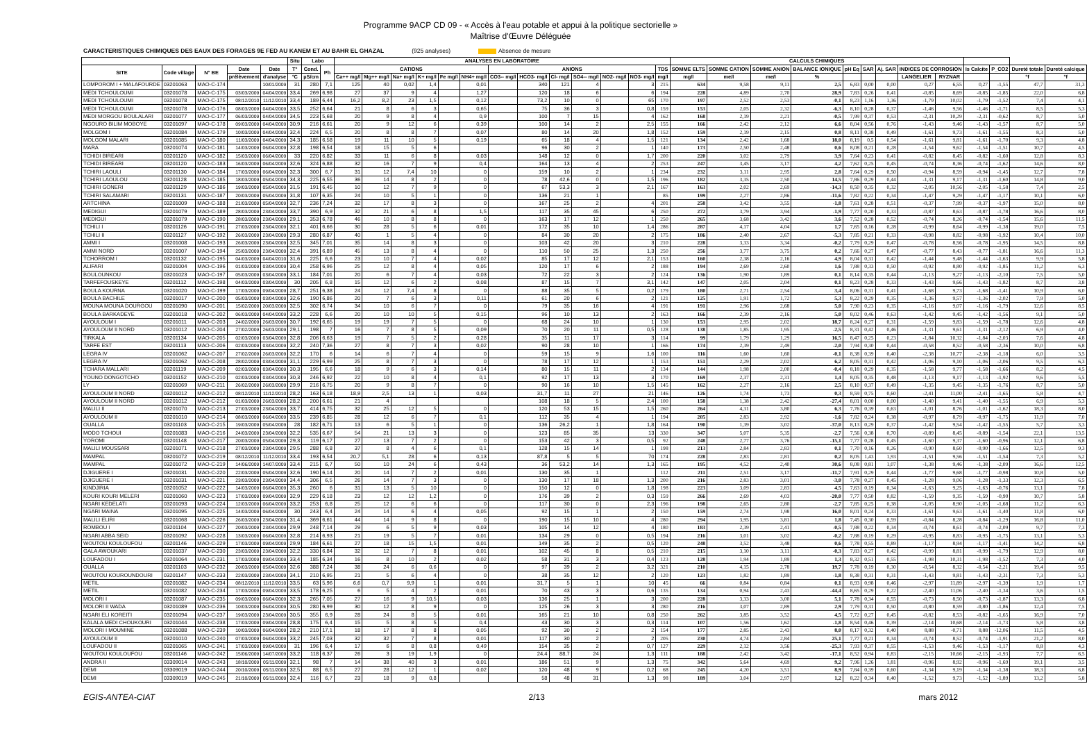Programme 9ACP CD 09 - « Accès à l'eau potable et appui à la politique sectorielle »
Maîtrise d'Œuvre Déléguée
CARACTERISTIQUES CHIMIQUES DES EAUX DES FORAGES 9E FED AU KANEM ET AU BAHR EL GHAZAL (925 analyses) Absence de mesure
| | | | | | Situ | Labo | | ANALYSES EN LABORATOIRE | | | | | | | | | | | | | CALCULS CHIMIQUES | | | | | | | | | | | | |
| --- | --- | --- | --- | --- | --- | --- | --- | --- | --- | --- | --- | --- | --- | --- | --- | --- | --- | --- | --- | --- | --- | --- | --- | --- | --- | --- | --- | --- | --- | --- | --- | --- | --- |
| SITE | Code village | N° BE | Date | Date | T° | Cond. | Ph | CATIONS | | | | | | ANIONS | | | | | | TDS | SOMME ELTS | SOMME CATION | SOMME ANION | BALANCE IONIQUE | pH Eq | SAR | Aj. SAR | INDICES DE CORROSION | | Is Calcite | P_CO2 | Dureté totale | Dureté calcique |
| | | | prélèvement | d'analyse | °C | µS/cm | | Ca++ mg/l | Mg++ mg/l | Na+ mg/l | K+ mg/l | Fe mg/l | NH4+ mg/l | CO3-- mg/l | HCO3- mg/l | Cl- mg/l | SO4-- mg/l | NO2- mg/l | NO3- mg/l | mg/l | mg/l | me/l | me/l | % | | | | LANGELIER | RYZNAR | | | °f | °f |
| LOMPOROM I + MALAFOURDE | 03201063 | MAO-C-174 | | 10/01/2009 | 31 | 280 | 7,1 | 125 | 40 | 0,02 | 1,4 | | 0,01 | | 340 | 121 | 4 | | 3 | 215 | 634 | 9,58 | 9,11 | 2,5 | 6,83 | 0,00 | 0,00 | 0,27 | 6,55 | 0,27 | -1,55 | 47,7 | 31,3 |
| MEDI TCHOULOUMI | 03201078 | MAO-C-175 | 03/03/2009 | 04/04/2009 | 33,4 | 269 | 6,98 | 27 | 37 | 9 | 4 | | 1,27 | | 120 | 18 | 6 | | 6 | 194 | 228 | 4,89 | 2,70 | 28,9 | 7,83 | 0,26 | 0,41 | -0,85 | 8,69 | -0,85 | -1,85 | 22,0 | 6,8 |
| MEDI TCHOULOUMI | 03201078 | MAO-C-175 | 08/12/2010 | 11/12/2010 | 33,4 | 189 | 6,44 | 16,2 | 8,2 | 23 | 1,5 | | 0,12 | | 73,2 | 10 | 0 | | 65 | 170 | 197 | 2,52 | 2,53 | -0,1 | 8,23 | 1,16 | 1,36 | -1,79 | 10,02 | -1,79 | -1,52 | 7,4 | 4,1 |
| MEDI TCHOULOUMI | 03201078 | MAO-C-176 | 08/03/2009 | 04/04/2009 | 33,5 | 252 | 6,64 | 21 | 8 | 6 | 3 | | 0,65 | | 75 | 36 | 3 | | 0,8 | 159 | 153 | 2,05 | 2,32 | -6,3 | 8,10 | 0,28 | 0,37 | -1,46 | 9,56 | -1,46 | -1,71 | 8,5 | 5,3 |
| MEDI MORGOU BOULALARI | 03201077 | MAO-C-177 | 06/03/2009 | 04/04/2009 | 34,5 | 223 | 5,68 | 20 | 9 | 8 | 4 | | 0,9 | | 100 | 7 | 15 | | 4 | 162 | 168 | 2,19 | 2,21 | -0,5 | 7,99 | 0,37 | 0,53 | -2,31 | 10,29 | -2,31 | -0,62 | 8,7 | 5,0 |
| NGOURO BILIM MOBOYE | 03201097 | MAO-C-178 | 09/03/2009 | 04/04/2009 | 30,9 | 216 | 6,61 | 20 | 9 | 12 | 6 | | 0,39 | | 100 | 14 | 2 | | 2,5 | 155 | 166 | 2,42 | 2,12 | 6,6 | 8,04 | 0,56 | 0,76 | -1,43 | 9,46 | -1,43 | -1,57 | 8,7 | 5,0 |
| MOLGOM I | 03201084 | MAO-C-179 | 10/03/2009 | 04/04/2009 | 32,4 | 224 | 6,5 | 20 | 8 | 8 | 7 | | 0,07 | | 80 | 14 | 20 | | 1,8 | 152 | 159 | 2,19 | 2,15 | 0,8 | 8,11 | 0,38 | 0,49 | -1,61 | 9,73 | -1,61 | -1,55 | 8,3 | 5,0 |
| MOLGOM MALARI | 03201085 | MAO-C-180 | 11/03/2009 | 04/04/2009 | 34,3 | 185 | 6,58 | 19 | 11 | 10 | 5 | | 0,19 | | 65 | 18 | 4 | | 1,5 | 121 | 134 | 2,42 | 1,68 | 18,0 | 8,19 | 0,5 | 0,54 | -1,61 | 9,81 | -1,61 | -1,70 | 9,3 | 4,8 |
| MARA | 03201074 | MAO-C-181 | 14/03/2009 | 06/04/2009 | 32,8 | 198 | 6,54 | 18 | 15 | 5 | 6 | | | | 96 | 30 | 2 | | 1 | 140 | 173 | 2,50 | 2,48 | 0,6 | 8,08 | 0,21 | 0,28 | -1,54 | 9,62 | -1,54 | -1,51 | 10,7 | 4,5 |
| TCHIDI BIREARI | 03201120 | MAO-C-182 | 15/03/2009 | 06/04/2009 | 33 | 220 | 6,82 | 33 | 11 | 6 | 8 | | 0,03 | | 148 | 12 | 0 | | 1,7 | 200 | 220 | 3,02 | 2,79 | 3,9 | 7,64 | 0,23 | 0,41 | -0,82 | 8,45 | -0,82 | -1,60 | 12,8 | 8,3 |
| TCHIDI BIREARI | 03201120 | MAO-C-183 | 16/03/2009 | 06/04/2009 | 32,6 | 324 | 6,88 | 32 | 16 | 7 | 9 | | 0,4 | | 164 | 13 | 4 | | 2 | 253 | 247 | 3,45 | 3,17 | 4,2 | 7,62 | 0,25 | 0,45 | -0,74 | 8,36 | -0,74 | -1,62 | 14,6 | 8,0 |
| TCHIRI LAOULI | 03201130 | MAO-C-184 | 17/03/2009 | 06/04/2009 | 32,3 | 300 | 6,7 | 31 | 12 | 7,4 | 10 | | 0 | | 159 | 10 | 2 | | 1 | 234 | 232 | 3,11 | 2,95 | 2,8 | 7,64 | 0,29 | 0,50 | -0,94 | 8,59 | -0,94 | -1,45 | 12,7 | 7,8 |
| TCHIRI LAOULOU | 03201128 | MAO-C-185 | 18/03/2009 | 05/04/2009 | 34,3 | 225 | 6,55 | 36 | 14 | 8 | 2 | | 0 | | 78 | 42,6 | 0 | | 1,5 | 196 | 182 | 3,35 | 2,50 | 14,5 | 7,86 | 0,29 | 0,44 | -1,31 | 9,17 | -1,31 | -1,60 | 14,8 | 9,0 |
| TCHIRI GONERI | 03201129 | MAO-C-186 | 19/03/2009 | 05/04/2009 | 31,5 | 191 | 6,45 | 10 | 12 | 7 | 9 | | 0 | | 67 | 53,3 | 3 | | 2,1 | 167 | 163 | 2,02 | 2,69 | -14,3 | 8,50 | 0,35 | 0,32 | -2,05 | 10,56 | -2,05 | -1,58 | 7,4 | 2,5 |
| TCHIRI SALAMARI | 03201131 | MAO-C-187 | 20/03/2009 | 05/04/2009 | 31,8 | 107 | 6,35 | 24 | 10 | 5 | 1 | | 0 | | 136 | 21 | 1 | | | 85 | 199 | 2,27 | 2,86 | -11,6 | 7,82 | 0,22 | 0,34 | -1,47 | 9,29 | -1,47 | -1,17 | 10,1 | 6,0 |
| ARTCHINA | 03201009 | MAO-C-188 | 21/03/2009 | 05/04/2009 | 32,7 | 236 | 7,24 | 32 | 17 | 8 | 3 | | 0 | | 167 | 25 | 2 | | 4 | 201 | 258 | 3,42 | 3,55 | -1,8 | 7,61 | 0,28 | 0,51 | -0,37 | 7,99 | -0,37 | -1,97 | 15,0 | 8,0 |
| MEDIGUI | 03201079 | MAO-C-189 | 28/03/2009 | 23/04/2009 | 33,7 | 390 | 6,9 | 32 | 21 | 6 | 8 | | 1,5 | | 117 | 35 | 45 | | 6 | 250 | 272 | 3,79 | 3,94 | -1,9 | 7,77 | 0,20 | 0,33 | -0,87 | 8,63 | -0,87 | -1,78 | 16,6 | 8,0 |
| MEDIGUI | 03201079 | MAO-C-190 | 28/03/2009 | 23/04/2009 | 29,1 | 353 | 6,78 | 46 | 10 | 8 | 8 | | 0 | | 163 | 17 | 12 | | 1 | 250 | 265 | 3,68 | 3,42 | 3,6 | 7,52 | 0,28 | 0,52 | -0,74 | 8,26 | -0,74 | -1,54 | 15,6 | 11,5 |
| TCHILI I | 03201126 | MAO-C-191 | 27/03/2009 | 23/04/2009 | 32,1 | 401 | 6,66 | 30 | 28 | 5 | 6 | | 0,01 | | 172 | 35 | 10 | | 1,4 | 286 | 287 | 4,17 | 4,04 | 1,7 | 7,65 | 0,16 | 0,28 | -0,99 | 8,64 | -0,99 | -1,38 | 19,0 | 7,5 |
| TCHILI II | 03201127 | MAO-C-192 | 26/03/2009 | 23/04/2009 | 29,3 | 280 | 6,87 | 40 | 1 | 5 | 4 | | 0 | | 84 | 30 | 20 | | 2 | 175 | 186 | 2,40 | 2,67 | -5,3 | 7,85 | 0,21 | 0,33 | -0,98 | 8,82 | -0,98 | -1,92 | 10,4 | 10,0 |
| AMMI I | 03201008 | MAO-C-193 | 26/03/2009 | 23/04/2009 | 32,5 | 345 | 7,01 | 35 | 14 | 8 | 3 | | 0 | | 103 | 42 | 20 | | 3 | 210 | 228 | 3,33 | 3,34 | -0,2 | 7,79 | 0,29 | 0,47 | -0,78 | 8,56 | -0,78 | -1,95 | 14,5 | 8,8 |
| AMMI NORD | 03201007 | MAO-C-194 | 25/03/2009 | 23/04/2009 | 32,4 | 391 | 6,89 | 45 | 13 | 8 | 4 | | 0 | | 110 | 50 | 25 | | 1,3 | 250 | 256 | 3,77 | 3,75 | 0,2 | 7,66 | 0,27 | 0,47 | -0,77 | 8,43 | -0,77 | -1,81 | 16,6 | 11,3 |
| TCHORROM I | 03201132 | MAO-C-195 | 04/03/2009 | 04/04/2010 | 31,6 | 225 | 6,6 | 23 | 10 | 7 | 4 | | 0,02 | | 85 | 17 | 12 | | 2,1 | 153 | 160 | 2,38 | 2,16 | 4,9 | 8,04 | 0,31 | 0,42 | -1,44 | 9,48 | -1,44 | -1,63 | 9,9 | 5,8 |
| ALIFARI | 03201004 | MAO-C-196 | 01/03/2009 | 03/04/2009 | 30,4 | 258 | 6,96 | 25 | 12 | 8 | 4 | | 0,05 | | 120 | 17 | 6 | | 2 | 188 | 194 | 2,69 | 2,60 | 1,6 | 7,88 | 0,33 | 0,50 | -0,92 | 8,80 | -0,92 | -1,85 | 11,2 | 6,3 |
| BOULOUNKOU | 03201023 | MAO-C-197 | 05/03/2009 | 03/04/2009 | 33,1 | 184 | 7,01 | 20 | 6 | 7 | 4 | | 0,03 | | 72 | 22 | 3 | | 2 | 124 | 136 | 1,90 | 1,89 | 0,1 | 8,14 | 0,35 | 0,44 | -1,13 | 9,27 | -1,13 | -2,10 | 7,5 | 5,0 |
| TARFEFOUSKEYE | 03201112 | MAO-C-198 | 04/03/2009 | 03/04/2009 | 30 | 205 | 6,8 | 15 | 12 | 6 | 2 | | 0,08 | | 87 | 15 | 7 | | 3,1 | 142 | 147 | 2,05 | 2,04 | 0,1 | 8,23 | 0,28 | 0,33 | -1,43 | 9,66 | -1,43 | -1,82 | 8,7 | 3,8 |
| BOULA KOURNA | 03201020 | MAO-C-199 | 17/03/2009 | 09/04/2009 | 28,7 | 251 | 6,38 | 24 | 12 | 7,4 | 8 | | 0 | | 88 | 35 | 5 | | 0,2 | 179 | 180 | 2,71 | 2,54 | 3,4 | 8,06 | 0,31 | 0,41 | -1,68 | 9,73 | -1,68 | -1,41 | 10,9 | 6,0 |
| BOULA BACHILE | 03201017 | MAO-C-200 | 05/03/2009 | 03/04/2009 | 32,6 | 190 | 6,86 | 20 | 7 | 6 | 3 | | 0,11 | | 61 | 20 | 6 | | 2 | 121 | 125 | 1,91 | 1,72 | 5,3 | 8,22 | 0,29 | 0,35 | -1,36 | 9,57 | -1,36 | -2,02 | 7,9 | 5,0 |
| MOUNA MOUNA DOURGOU | 03201090 | MAO-C-201 | 15/02/2009 | 20/03/2009 | 32,5 | 302 | 6,74 | 34 | 10 | 6 | 7 | | 0 | | 79 | 35 | 16 | | 4 | 191 | 191 | 2,96 | 2,68 | 5,0 | 7,90 | 0,23 | 0,35 | -1,16 | 9,07 | -1,16 | -1,79 | 12,6 | 8,5 |
| BOULA BARKADEYE | 03201018 | MAO-C-202 | 06/03/2009 | 04/04/2009 | 33,2 | 228 | 6,6 | 20 | 10 | 10 | 5 | | 0,15 | | 96 | 10 | 13 | | 2 | 163 | 166 | 2,39 | 2,16 | 5,0 | 8,02 | 0,46 | 0,63 | -1,42 | 9,45 | -1,42 | -1,56 | 9,1 | 5,0 |
| AYOULOUM I | 03201011 | MAO-C-203 | 24/02/2009 | 26/03/2009 | 30,7 | 192 | 6,65 | 19 | 19 | 7 | 5 | | 0 | | 68 | 24 | 10 | | 1 | 130 | 153 | 2,95 | 2,02 | 18,7 | 8,24 | 0,27 | 0,31 | -1,59 | 9,83 | -1,59 | -1,78 | 12,6 | 4,8 |
| AYOULOUM II NORD | 03201012 | MAO-C-204 | 27/02/2009 | 26/03/2009 | 29,1 | 198 | 7 | 16 | 7 | 8 | 5 | | 0,09 | | 70 | 20 | 11 | | 0,5 | 128 | 138 | 1,85 | 1,95 | -2,5 | 8,31 | 0,42 | 0,46 | -1,31 | 9,61 | -1,31 | -2,12 | 6,9 | 4,0 |
| TIRKALA | 03201134 | MAO-C-205 | 02/03/2009 | 03/04/2009 | 32,8 | 206 | 6,63 | 19 | 7 | 5 | 2 | | 0,28 | | 35 | 11 | 17 | | 3 | 114 | 99 | 1,79 | 1,29 | 16,5 | 8,47 | 0,25 | 0,23 | -1,84 | 10,32 | -1,84 | -2,03 | 7,6 | 4,8 |
| TARFE EST | 03201113 | MAO-C-206 | 02/03/2009 | 03/04/2009 | 32,2 | 240 | 7,36 | 27 | 8 | 7 | 3 | | 0,02 | | 90 | 28 | 10 | | 1 | 166 | 174 | 2,39 | 2,49 | -2,0 | 7,94 | 0,30 | 0,44 | -0,58 | 8,52 | -0,58 | -2,36 | 10,0 | 6,8 |
| LEGRA IV | 03201062 | MAO-C-207 | 27/02/2009 | 26/03/2009 | 32,2 | 170 | 6 | 14 | 6 | 7 | 4 | | 0 | | 59 | 15 | 9 | | 1,6 | 100 | 116 | 1,60 | 1,60 | -0,1 | 8,38 | 0,39 | 0,40 | -2,38 | 10,77 | -2,38 | -1,18 | 6,0 | 3,5 |
| LEGRA IV | 03201062 | MAO-C-208 | 28/02/2009 | 03/04/2009 | 31,1 | 229 | 6,99 | 25 | 8 | 7 | 3 | | 0 | | 78 | 17 | 12 | | 1 | 153 | 151 | 2,29 | 2,02 | 6,2 | 8,05 | 0,31 | 0,42 | -1,06 | 9,10 | -1,06 | -2,06 | 9,5 | 6,3 |
| TCHARA MALLARI | 03201119 | MAO-C-209 | 02/03/2009 | 03/04/2009 | 30,3 | 195 | 6,6 | 18 | 9 | 6 | 3 | | 0,14 | | 80 | 15 | 11 | | 2 | 134 | 144 | 1,98 | 2,00 | -0,4 | 8,18 | 0,29 | 0,35 | -1,58 | 9,77 | -1,58 | -1,66 | 8,2 | 4,5 |
| YOUNO DONGOTCHO | 03201152 | MAO-C-210 | 02/03/2009 | 03/04/2009 | 30,3 | 246 | 6,92 | 22 | 10 | 8 | 4 | | 0,1 | | 92 | 17 | 13 | | 3 | 170 | 169 | 2,37 | 2,31 | 1,4 | 8,05 | 0,35 | 0,48 | -1,13 | 9,17 | -1,13 | -1,92 | 9,6 | 5,5 |
| LY | 03201069 | MAO-C-211 | 26/02/2009 | 26/03/2009 | 29,9 | 216 | 6,75 | 20 | 9 | 8 | 7 | | 0 | | 90 | 16 | 10 | | 1,5 | 145 | 162 | 2,27 | 2,16 | 2,5 | 8,10 | 0,37 | 0,49 | -1,35 | 9,45 | -1,35 | -1,76 | 8,7 | 5,0 |
| AYOULOUM II NORD | 03201012 | MAO-C-212 | 08/12/2010 | 11/12/2010 | 28,2 | 163 | 6,18 | 18,9 | 2,5 | 13 | 1 | | 0,03 | | 31,7 | 11 | 27 | | 21 | 146 | 126 | 1,74 | 1,73 | 0,3 | 8,59 | 0,75 | 0,60 | -2,41 | 11,00 | -2,41 | -1,65 | 5,8 | 4,7 |
| AYOULOUM II NORD | 03201012 | MAO-C-212 | 01/03/2009 | 26/03/2009 | 28,2 | 200 | 6,61 | 21 | 4 | | | | | | 108 | 18 | 5 | | 2,4 | 100 | 158 | 1,38 | 2,42 | -27,4 | 8,01 | 0,00 | 0,00 | -1,40 | 9,41 | -1,40 | -1,55 | 6,9 | 5,3 |
| MALILI II | 03201070 | MAO-C-213 | 27/03/2009 | 23/04/2009 | 33,7 | 414 | 6,75 | 32 | 25 | 12 | 5 | | 0 | | 120 | 53 | 15 | | 1,5 | 260 | 264 | 4,31 | 3,80 | 6,3 | 7,76 | 0,39 | 0,63 | -1,01 | 8,76 | -1,01 | -1,62 | 18,3 | 8,0 |
| AYOULOUM II | 03201010 | MAO-C-214 | 08/03/2009 | 06/04/2009 | 33,5 | 239 | 6,85 | 28 | 12 | 6 | 7 | | 0,1 | | 112 | 35 | 4 | | 1 | 194 | 205 | 2,83 | 2,92 | -1,6 | 7,82 | 0,24 | 0,38 | -0,97 | 8,79 | -0,97 | -1,75 | 11,9 | 7,0 |
| OUALLA | 03201103 | MAO-C-215 | 19/03/2009 | 05/04/2009 | 28 | 182 | 6,71 | 13 | 6 | 5 | 1 | | 0 | | 136 | 26,2 | 1 | | 1,8 | 164 | 190 | 1,39 | 3,02 | -37,0 | 8,13 | 0,29 | 0,37 | -1,42 | 9,54 | -1,42 | -1,55 | 5,7 | 3,3 |
| MODO TCHOUI | 03201083 | MAO-C-216 | 24/03/2009 | 23/04/2009 | 32,2 | 535 | 6,67 | 54 | 21 | 13 | 3 | | 0 | | 123 | 85 | 35 | | 13 | 330 | 347 | 5,07 | 5,35 | -2,7 | 7,56 | 0,38 | 0,70 | -0,89 | 8,45 | -0,89 | -1,54 | 22,1 | 13,5 |
| YOROMI | 03201148 | MAO-C-217 | 20/03/2009 | 05/04/2009 | 29,3 | 119 | 6,17 | 27 | 13 | 7 | 2 | | 0 | | 153 | 42 | 3 | | 0,5 | 92 | 248 | 2,77 | 3,76 | -15,1 | 7,77 | 0,28 | 0,45 | -1,60 | 9,37 | -1,60 | -0,96 | 12,1 | 6,8 |
| MALILI MOUSSARI | 03201071 | MAO-C-218 | 27/03/2009 | 23/04/2009 | 29,5 | 288 | 6,8 | 37 | 8 | 4 | 6 | | 0,1 | | 128 | 15 | 14 | | 1 | 198 | 213 | 2,84 | 2,83 | 0,1 | 7,70 | 0,16 | 0,26 | -0,90 | 8,60 | -0,90 | -1,66 | 12,5 | 9,3 |
| MAMPAL | 03201072 | MAO-C-219 | 08/12/2010 | 11/12/2010 | 33,4 | 193 | 6,54 | 20,7 | 5,1 | 28 | 6 | | 0,13 | | 87,8 | 5 | 5 | | 70 | 174 | 228 | 2,83 | 2,81 | 0,2 | 8,05 | 1,43 | 1,93 | -1,51 | 9,56 | -1,51 | -1,54 | 7,3 | 5,2 |
| MAMPAL | 03201072 | MAO-C-219 | 14/06/2009 | 14/07/2009 | 33,4 | 215 | 6,7 | 50 | 10 | 24 | 6 | | 0,43 | | 36 | 53,2 | 14 | | 1,3 | 165 | 195 | 4,52 | 2,40 | 30,6 | 8,08 | 0,81 | 1,07 | -1,38 | 9,46 | -1,38 | -2,09 | 16,6 | 12,5 |
| DJIGUERE I | 03201031 | MAO-C-220 | 22/03/2009 | 05/04/2009 | 32,6 | 190 | 6,14 | 20 | 14 | 7 | 2 | | 0,01 | | 130 | 35 | 1 | | | 112 | 211 | 2,51 | 3,17 | -11,7 | 7,91 | 0,29 | 0,44 | -1,77 | 9,68 | -1,77 | -0,98 | 10,8 | 5,0 |
| DJIGUERE I | 03201031 | MAO-C-221 | 23/03/2009 | 23/04/2009 | 34,4 | 306 | 6,5 | 26 | 14 | 7 | 3 | | 0 | | 130 | 17 | 18 | | 1,3 | 200 | 216 | 2,83 | 3,01 | -3,0 | 7,78 | 0,27 | 0,45 | -1,28 | 9,06 | -1,28 | -1,33 | 12,3 | 6,5 |
| KINDJIRIA | 03201052 | MAO-C-222 | 14/03/2009 | 06/04/2009 | 35,3 | 260 | 6 | 31 | 13 | 5 | 10 | | 0 | | 150 | 12 | 0 | | 1,8 | 198 | 223 | 3,09 | 2,83 | 4,5 | 7,63 | 0,19 | 0,34 | -1,63 | 9,25 | -1,63 | -0,76 | 13,1 | 7,8 |
| KOURI KOURI MELERI | 03201060 | MAO-C-223 | 17/03/2009 | 09/04/2009 | 32,9 | 229 | 6,18 | 23 | 12 | 12 | 1,2 | | 0 | | 176 | 39 | 2 | | 0,3 | 159 | 266 | 2,69 | 4,03 | -20,0 | 7,77 | 0,50 | 0,82 | -1,59 | 9,35 | -1,59 | -0,90 | 10,7 | 5,8 |
| NGARI KEDELATI | 03201093 | MAO-C-224 | 12/03/2009 | 06/04/2009 | 33,2 | 253 | 6,8 | 25 | 12 | 6 | 6 | | 0 | | 117 | 30 | 0 | | 2,3 | 196 | 198 | 2,65 | 2,80 | -2,7 | 7,85 | 0,25 | 0,38 | -1,05 | 8,90 | -1,05 | -1,68 | 11,2 | 6,3 |
| NGARI MAINA | 03201095 | MAO-C-225 | 14/03/2009 | 06/04/2009 | 30 | 243 | 6,4 | 24 | 14 | 6 | 4 | | 0,05 | | 92 | 15 | 1 | | 2 | 150 | 159 | 2,74 | 1,98 | 16,0 | 8,01 | 0,24 | 0,33 | -1,61 | 9,63 | -1,61 | -1,40 | 11,8 | 6,0 |
| MALILI ELIRI | 03201068 | MAO-C-226 | 26/03/2009 | 23/04/2009 | 31,4 | 369 | 6,61 | 44 | 14 | 9 | 8 | | 0 | | 190 | 15 | 10 | | 4 | 280 | 294 | 3,95 | 3,81 | 1,8 | 7,45 | 0,30 | 0,59 | -0,84 | 8,28 | -0,84 | -1,29 | 16,8 | 11,0 |
| ROMBOU I | 03201104 | MAO-C-227 | 20/03/2009 | 23/04/2009 | 29,9 | 248 | 7,14 | 29 | 6 | 5 | 9 | | 0,03 | | 105 | 14 | 12 | | 4 | 180 | 183 | 2,39 | 2,41 | -0,5 | 7,88 | 0,22 | 0,34 | -0,74 | 8,61 | -0,74 | -2,09 | 9,7 | 7,3 |
| NGARI ABBA SEID | 03201092 | MAO-C-228 | 13/03/2009 | 06/04/2009 | 32,8 | 214 | 6,93 | 21 | 19 | 5 | 7 | | 0,01 | | 134 | 29 | 0 | | 0,5 | 194 | 216 | 3,01 | 3,02 | -0,2 | 7,88 | 0,19 | 0,29 | -0,95 | 8,83 | -0,95 | -1,75 | 13,1 | 5,3 |
| WOUTOU KOULOUFOU | 03201146 | MAO-C-229 | 17/03/2009 | 09/04/2009 | 29,9 | 184 | 6,61 | 27 | 18 | 15 | 1,5 | | 0,01 | | 149 | 35 | 2 | | 0,5 | 120 | 248 | 3,52 | 3,48 | 0,6 | 7,78 | 0,55 | 0,89 | -1,17 | 8,94 | -1,17 | -1,41 | 14,2 | 6,8 |
| GALA AWOUKARI | 03201037 | MAO-C-230 | 23/03/2009 | 23/04/2009 | 32,2 | 330 | 6,84 | 32 | 12 | 7 | 8 | | 0,01 | | 102 | 45 | 8 | | 0,5 | 210 | 215 | 3,10 | 3,11 | -0,3 | 7,83 | 0,27 | 0,42 | -0,99 | 8,81 | -0,99 | -1,79 | 12,9 | 8,0 |
| LOUFADOU I | 03201064 | MAO-C-231 | 17/03/2009 | 09/04/2009 | 33,4 | 185 | 6,34 | 16 | 8 | 10 | 2 | | 0,02 | | 58 | 31 | 3 | | 0,4 | 123 | 128 | 1,94 | 1,89 | 1,3 | 8,32 | 0,51 | 0,55 | -1,98 | 10,31 | -1,98 | -1,52 | 7,3 | 4,0 |
| OUALLA | 03201103 | MAO-C-232 | 20/03/2009 | 05/04/2009 | 32,6 | 388 | 7,24 | 38 | 24 | 6 | 0,6 | | 0 | | 97 | 39 | 2 | | 3,2 | 321 | 210 | 4,15 | 2,78 | 19,7 | 7,78 | 0,19 | 0,30 | -0,54 | 8,32 | -0,54 | -2,21 | 19,4 | 9,5 |
| WOUTOU KOUROUNDOURI | 03201147 | MAO-C-233 | 22/03/2009 | 23/04/2009 | 34,1 | 210 | 6,95 | 21 | 5 | 6 | 4 | | 0 | | 38 | 35 | 12 | | 2 | 120 | 123 | 1,82 | 1,89 | -1,8 | 8,38 | 0,31 | 0,31 | -1,43 | 9,81 | -1,43 | -2,31 | 7,3 | 5,3 |
| METIL | 03201082 | MAO-C-234 | 08/12/2010 | 11/12/2010 | 33,5 | 63 | 5,96 | 6,6 | 0,7 | 9,9 | 1 | | 0,01 | | 31,7 | 5 | 1 | | 10 | 45 | 66 | 0,84 | 0,84 | 0,1 | 8,93 | 0,98 | 0,46 | -2,97 | 11,89 | -2,97 | -1,39 | 1,9 | 1,7 |
| METIL | 03201082 | MAO-C-234 | 17/03/2009 | 09/04/2009 | 33,5 | 178 | 6,25 | 6 | 5 | 4 | 2 | | 0,01 | | 70 | 43 | 3 | | 0,6 | 135 | 134 | 0,94 | 2,43 | -44,4 | 8,65 | 0,29 | 0,22 | -2,40 | 11,06 | -2,40 | -1,34 | 3,6 | 1,5 |
| MOLORI I | 03201087 | MAO-C-235 | 09/03/2009 | 06/04/2009 | 32,3 | 265 | 7,05 | 27 | 16 | 9 | 10,5 | | 0,03 | | 136 | 25 | 1 | | 3 | 200 | 228 | 3,33 | 3,00 | 5,1 | 7,78 | 0,34 | 0,55 | -0,73 | 8,50 | -0,73 | -1,87 | 13,3 | 6,8 |
| MOLORI II WADA | 03201089 | MAO-C-236 | 10/03/2009 | 06/04/2009 | 30,5 | 280 | 6,99 | 30 | 12 | 8 | 9 | | 0 | | 125 | 26 | 3 | | 3 | 280 | 216 | 3,07 | 2,89 | 2,9 | 7,79 | 0,31 | 0,50 | -0,80 | 8,59 | -0,80 | -1,86 | 12,4 | 7,5 |
| NGARI ELI KOREITI | 03201094 | MAO-C-237 | 19/03/2009 | 23/04/2009 | 30,5 | 355 | 6,9 | 28 | 24 | 8 | 5 | | 0,01 | | 165 | 21 | 10 | | 0,8 | 250 | 262 | 3,85 | 3,52 | 4,5 | 7,72 | 0,27 | 0,45 | -0,82 | 8,53 | -0,82 | -1,65 | 16,9 | 7,0 |
| KALALA MEDI CHOUKOURI | 03201044 | MAO-C-238 | 17/03/2009 | 09/04/2009 | 28,8 | 175 | 6,4 | 15 | 5 | 8 | 5 | | 0,4 | | 43 | 30 | 3 | | 0,3 | 114 | 107 | 1,56 | 1,62 | -1,8 | 8,54 | 0,46 | 0,39 | -2,14 | 10,68 | -2,14 | -1,73 | 5,8 | 3,8 |
| MOLORI I MOUMINE | 03201088 | MAO-C-239 | 10/03/2009 | 06/04/2009 | 28,2 | 210 | 17,1 | 18 | 17 | 8 | 8 | | 0,05 | | 92 | 30 | 2 | | 2 | 154 | 177 | 2,85 | 2,43 | 8,0 | 8,17 | 0,32 | 0,40 | 8,88 | -0,71 | 8,88 | -12,06 | 11,5 | 4,5 |
| AYOULOUM II | 03201010 | MAO-C-240 | 07/03/2009 | 06/04/2009 | 33,2 | 245 | 7,03 | 32 | 32 | 7 | 8 | | 0,01 | | 117 | 30 | 2 | | 2 | 205 | 230 | 4,74 | 2,84 | 25,1 | 7,77 | 0,21 | 0,34 | -0,74 | 8,52 | -0,74 | -1,91 | 21,2 | 8,0 |
| LOUFADOU II | 03201065 | MAO-C-241 | 17/03/2009 | 09/04/2009 | 31 | 196 | 6,4 | 17 | 6 | 8 | 0,8 | | 0,49 | | 154 | 35 | 2 | | 0,7 | 127 | 229 | 2,12 | 3,56 | -25,3 | 7,93 | 0,37 | 0,55 | -1,53 | 9,46 | -1,53 | -1,17 | 8,8 | 4,3 |
| WOUTOU KOULOUFOU | 03201146 | MAO-C-242 | 15/06/2009 | 14/07/2009 | 33,2 | 118 | 6,37 | 26 | 3 | 19 | 1,9 | | 0 | | 24,4 | 88,7 | 24 | | 1,3 | 111 | 188 | 2,42 | 3,42 | -17,1 | 8,52 | 0,94 | 0,83 | -2,15 | 10,66 | -2,15 | -1,93 | 7,7 | 6,5 |
| ANDRA II | 03309014 | MAO-C-243 | 18/10/2009 | 05/11/2009 | 32,1 | 98 | 7 | 14 | 38 | 40 | 3 | | 0,01 | | 186 | 51 | 9 | | 1,3 | 75 | 342 | 5,64 | 4,69 | 9,2 | 7,96 | 1,26 | 1,81 | -0,96 | 8,92 | -0,96 | -1,69 | 19,1 | 3,5 |
| DEMI | 03309019 | MAO-C-244 | 20/10/2009 | 05/11/2009 | 32,5 | 88 | 6,5 | 27 | 28 | 12 | 1 | | 0,02 | | 120 | 48 | 9 | | 0,2 | 68 | 245 | 4,20 | 3,51 | 8,9 | 7,84 | 0,39 | 0,60 | -1,34 | 9,19 | -1,34 | -1,38 | 18,3 | 6,8 |
| DEMI | 03309019 | MAO-C-245 | 21/10/2009 | 05/11/2009 | 32,4 | 116 | 6,7 | 23 | 18 | 9 | 0,8 | | | | 58 | 48 | 31 | | 1,3 | 98 | 189 | 3,04 | 2,97 | 1,2 | 8,22 | 0,34 | 0,40 | -1,52 | 9,73 | -1,52 | -1,89 | 13,2 | 5,8 |
EGIS-ANTEA-CIAT 2/13 mars 2012